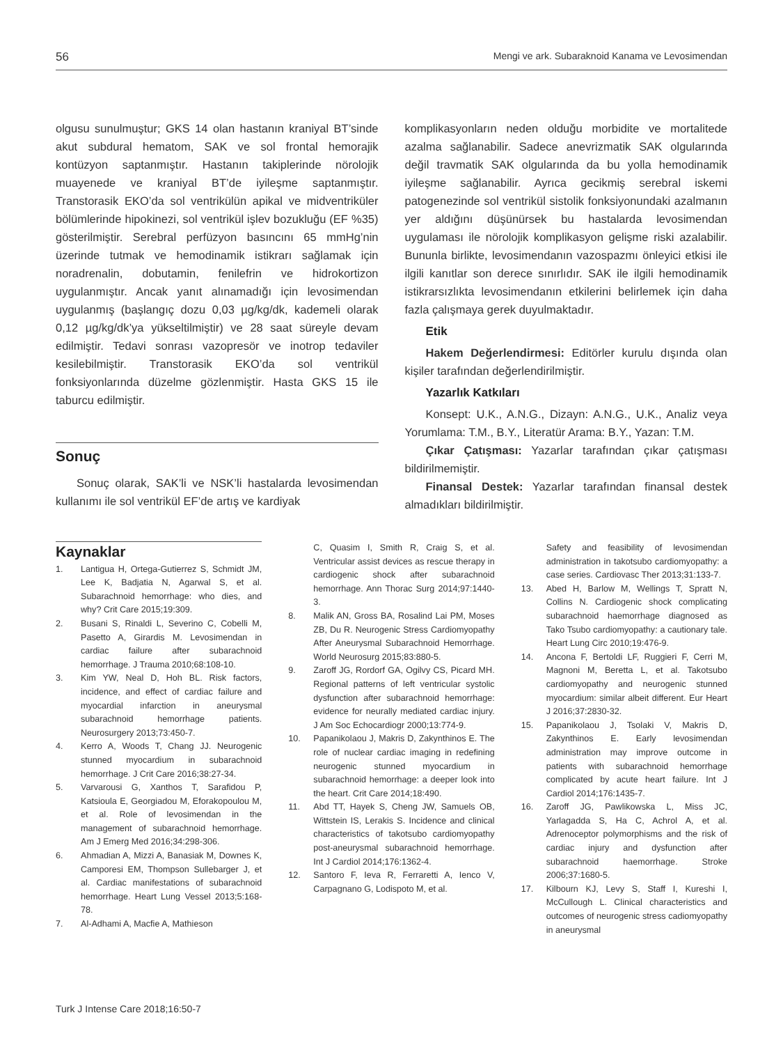56 Mengi ve ark. Subaraknoid Kanama ve Levosimendan
olgusu sunulmuştur; GKS 14 olan hastanın kraniyal BT’sinde akut subdural hematom, SAK ve sol frontal hemorajik kontüzyon saptanmıştır. Hastanın takiplerinde nörolojik muayenede ve kraniyal BT’de iyileşme saptanmıştır. Transtorasik EKO’da sol ventrikülün apikal ve midventriküler bölümlerinde hipokinezi, sol ventrikül işlev bozukluğu (EF %35) gösterilmiştir. Serebral perfüzyon basıncını 65 mmHg’nin üzerinde tutmak ve hemodinamik istikrarı sağlamak için noradrenalin, dobutamin, fenilefrin ve hidrokortizon uygulanmıştır. Ancak yanıt alınamadığı için levosimendan uygulanmış (başlangıç dozu 0,03 µg/kg/dk, kademeli olarak 0,12 µg/kg/dk’ya yükseltilmiştir) ve 28 saat süreyle devam edilmiştir. Tedavi sonrası vazopresör ve inotrop tedaviler kesilebilmiştir. Transtorasik EKO’da sol ventrikül fonksiyonlarında düzelme gözlenmiştir. Hasta GKS 15 ile taburcu edilmiştir.
Sonuç
Sonuç olarak, SAK’li ve NSK’li hastalarda levosimendan kullanımı ile sol ventrikül EF’de artış ve kardiyak
komplikasyonların neden olduğu morbidite ve mortalitede azalma sağlanabilir. Sadece anevrizmatik SAK olgularında değil travmatik SAK olgularında da bu yolla hemodinamik iyileşme sağlanabilir. Ayrıca gecikmiş serebral iskemi patogenezinde sol ventrikül sistolik fonksiyonundaki azalmanın yer aldığını düşünürsek bu hastalarda levosimendan uygulaması ile nörolojik komplikasyon gelişme riski azalabilir. Bununla birlikte, levosimendanın vazospazmı önleyici etkisi ile ilgili kanıtlar son derece sınırlıdır. SAK ile ilgili hemodinamik istikrarsızlıkta levosimendanın etkilerini belirlemek için daha fazla çalışmaya gerek duyulmaktadır.
Etik
Hakem Değerlendirmesi: Editörler kurulu dışında olan kişiler tarafından değerlendirilmiştir.
Yazarlık Katkıları
Konsept: U.K., A.N.G., Dizayn: A.N.G., U.K., Analiz veya Yorumlama: T.M., B.Y., Literatür Arama: B.Y., Yazan: T.M.
Çıkar Çatışması: Yazarlar tarafından çıkar çatışması bildirilmemiştir.
Finansal Destek: Yazarlar tarafından finansal destek almadıkları bildirilmiştir.
Kaynaklar
1. Lantigua H, Ortega-Gutierrez S, Schmidt JM, Lee K, Badjatia N, Agarwal S, et al. Subarachnoid hemorrhage: who dies, and why? Crit Care 2015;19:309.
2. Busani S, Rinaldi L, Severino C, Cobelli M, Pasetto A, Girardis M. Levosimendan in cardiac failure after subarachnoid hemorrhage. J Trauma 2010;68:108-10.
3. Kim YW, Neal D, Hoh BL. Risk factors, incidence, and effect of cardiac failure and myocardial infarction in aneurysmal subarachnoid hemorrhage patients. Neurosurgery 2013;73:450-7.
4. Kerro A, Woods T, Chang JJ. Neurogenic stunned myocardium in subarachnoid hemorrhage. J Crit Care 2016;38:27-34.
5. Varvarousi G, Xanthos T, Sarafidou P, Katsioula E, Georgiadou M, Eforakopoulou M, et al. Role of levosimendan in the management of subarachnoid hemorrhage. Am J Emerg Med 2016;34:298-306.
6. Ahmadian A, Mizzi A, Banasiak M, Downes K, Camporesi EM, Thompson Sullebarger J, et al. Cardiac manifestations of subarachnoid hemorrhage. Heart Lung Vessel 2013;5:168-78.
7. Al-Adhami A, Macfie A, Mathieson
C, Quasim I, Smith R, Craig S, et al. Ventricular assist devices as rescue therapy in cardiogenic shock after subarachnoid hemorrhage. Ann Thorac Surg 2014;97:1440-3.
8. Malik AN, Gross BA, Rosalind Lai PM, Moses ZB, Du R. Neurogenic Stress Cardiomyopathy After Aneurysmal Subarachnoid Hemorrhage. World Neurosurg 2015;83:880-5.
9. Zaroff JG, Rordorf GA, Ogilvy CS, Picard MH. Regional patterns of left ventricular systolic dysfunction after subarachnoid hemorrhage: evidence for neurally mediated cardiac injury. J Am Soc Echocardiogr 2000;13:774-9.
10. Papanikolaou J, Makris D, Zakynthinos E. The role of nuclear cardiac imaging in redefining neurogenic stunned myocardium in subarachnoid hemorrhage: a deeper look into the heart. Crit Care 2014;18:490.
11. Abd TT, Hayek S, Cheng JW, Samuels OB, Wittstein IS, Lerakis S. Incidence and clinical characteristics of takotsubo cardiomyopathy post-aneurysmal subarachnoid hemorrhage. Int J Cardiol 2014;176:1362-4.
12. Santoro F, Ieva R, Ferraretti A, Ienco V, Carpagnano G, Lodispoto M, et al.
Safety and feasibility of levosimendan administration in takotsubo cardiomyopathy: a case series. Cardiovasc Ther 2013;31:133-7.
13. Abed H, Barlow M, Wellings T, Spratt N, Collins N. Cardiogenic shock complicating subarachnoid haemorrhage diagnosed as Tako Tsubo cardiomyopathy: a cautionary tale. Heart Lung Circ 2010;19:476-9.
14. Ancona F, Bertoldi LF, Ruggieri F, Cerri M, Magnoni M, Beretta L, et al. Takotsubo cardiomyopathy and neurogenic stunned myocardium: similar albeit different. Eur Heart J 2016;37:2830-32.
15. Papanikolaou J, Tsolaki V, Makris D, Zakynthinos E. Early levosimendan administration may improve outcome in patients with subarachnoid hemorrhage complicated by acute heart failure. Int J Cardiol 2014;176:1435-7.
16. Zaroff JG, Pawlikowska L, Miss JC, Yarlagadda S, Ha C, Achrol A, et al. Adrenoceptor polymorphisms and the risk of cardiac injury and dysfunction after subarachnoid haemorrhage. Stroke 2006;37:1680-5.
17. Kilbourn KJ, Levy S, Staff I, Kureshi I, McCullough L. Clinical characteristics and outcomes of neurogenic stress cadiomyopathy in aneurysmal
Turk J Intense Care 2018;16:50-7